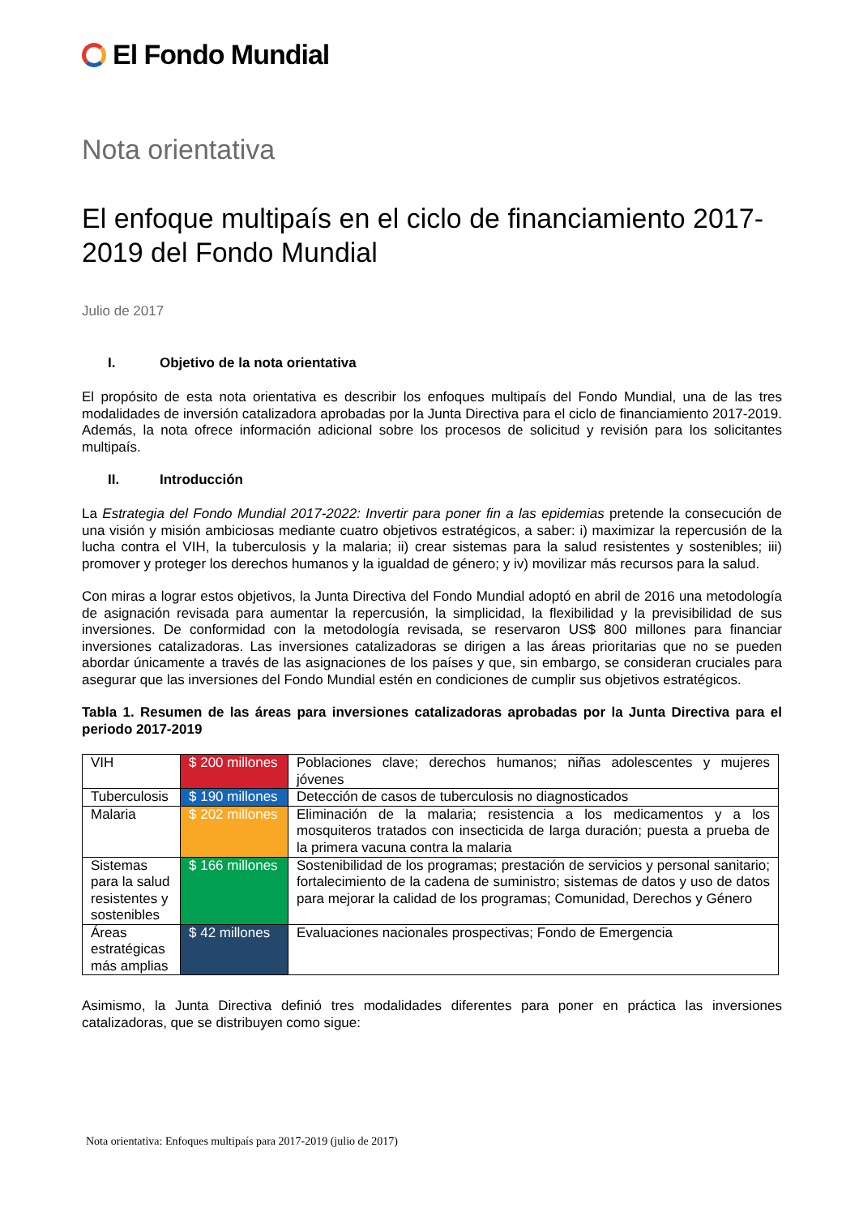El Fondo Mundial
Nota orientativa
El enfoque multipaís en el ciclo de financiamiento 2017-2019 del Fondo Mundial
Julio de 2017
I. Objetivo de la nota orientativa
El propósito de esta nota orientativa es describir los enfoques multipaís del Fondo Mundial, una de las tres modalidades de inversión catalizadora aprobadas por la Junta Directiva para el ciclo de financiamiento 2017-2019. Además, la nota ofrece información adicional sobre los procesos de solicitud y revisión para los solicitantes multipaís.
II. Introducción
La Estrategia del Fondo Mundial 2017-2022: Invertir para poner fin a las epidemias pretende la consecución de una visión y misión ambiciosas mediante cuatro objetivos estratégicos, a saber: i) maximizar la repercusión de la lucha contra el VIH, la tuberculosis y la malaria; ii) crear sistemas para la salud resistentes y sostenibles; iii) promover y proteger los derechos humanos y la igualdad de género; y iv) movilizar más recursos para la salud.
Con miras a lograr estos objetivos, la Junta Directiva del Fondo Mundial adoptó en abril de 2016 una metodología de asignación revisada para aumentar la repercusión, la simplicidad, la flexibilidad y la previsibilidad de sus inversiones. De conformidad con la metodología revisada, se reservaron US$ 800 millones para financiar inversiones catalizadoras. Las inversiones catalizadoras se dirigen a las áreas prioritarias que no se pueden abordar únicamente a través de las asignaciones de los países y que, sin embargo, se consideran cruciales para asegurar que las inversiones del Fondo Mundial estén en condiciones de cumplir sus objetivos estratégicos.
Tabla 1. Resumen de las áreas para inversiones catalizadoras aprobadas por la Junta Directiva para el periodo 2017-2019
| VIH | $ 200 millones | Poblaciones clave; derechos humanos; niñas adolescentes y mujeres jóvenes |
| Tuberculosis | $ 190 millones | Detección de casos de tuberculosis no diagnosticados |
| Malaria | $ 202 millones | Eliminación de la malaria; resistencia a los medicamentos y a los mosquiteros tratados con insecticida de larga duración; puesta a prueba de la primera vacuna contra la malaria |
| Sistemas para la salud resistentes y sostenibles | $ 166 millones | Sostenibilidad de los programas; prestación de servicios y personal sanitario; fortalecimiento de la cadena de suministro; sistemas de datos y uso de datos para mejorar la calidad de los programas; Comunidad, Derechos y Género |
| Áreas estratégicas más amplias | $ 42 millones | Evaluaciones nacionales prospectivas; Fondo de Emergencia |
Asimismo, la Junta Directiva definió tres modalidades diferentes para poner en práctica las inversiones catalizadoras, que se distribuyen como sigue:
Nota orientativa: Enfoques multipaís para 2017-2019 (julio de 2017)